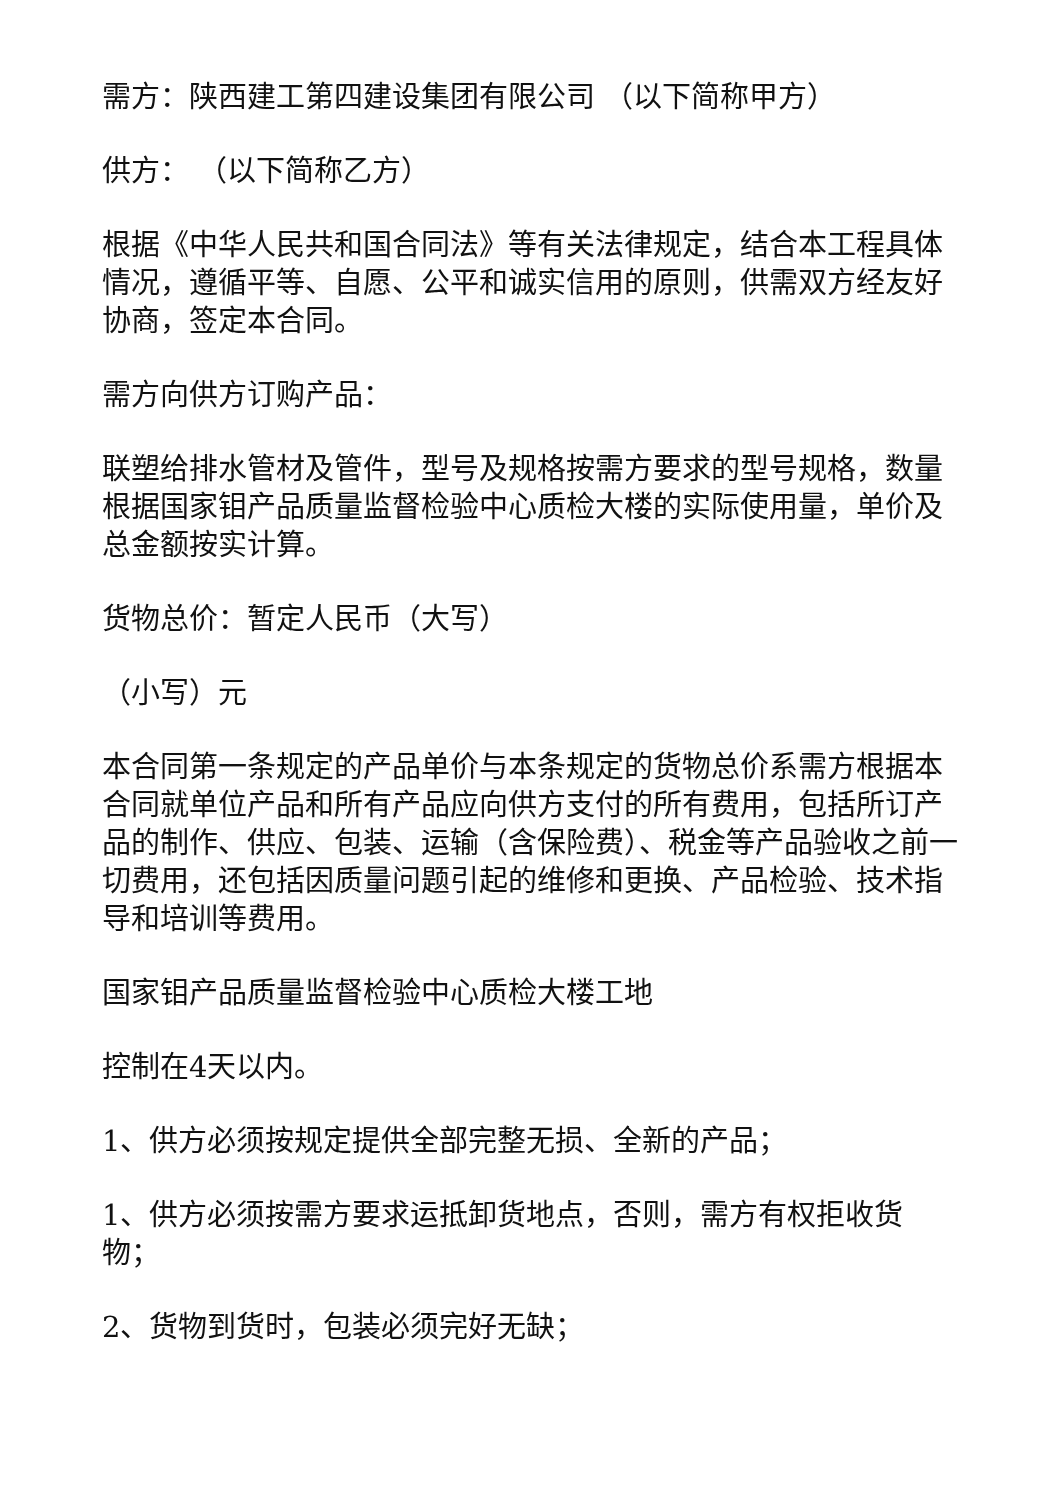需方：陕西建工第四建设集团有限公司 （以下简称甲方）
供方： （以下简称乙方）
根据《中华人民共和国合同法》等有关法律规定，结合本工程具体情况，遵循平等、自愿、公平和诚实信用的原则，供需双方经友好协商，签定本合同。
需方向供方订购产品：
联塑给排水管材及管件，型号及规格按需方要求的型号规格，数量根据国家钼产品质量监督检验中心质检大楼的实际使用量，单价及总金额按实计算。
货物总价：暂定人民币（大写）
（小写）元
本合同第一条规定的产品单价与本条规定的货物总价系需方根据本合同就单位产品和所有产品应向供方支付的所有费用，包括所订产品的制作、供应、包装、运输（含保险费）、税金等产品验收之前一切费用，还包括因质量问题引起的维修和更换、产品检验、技术指导和培训等费用。
国家钼产品质量监督检验中心质检大楼工地
控制在4天以内。
1、供方必须按规定提供全部完整无损、全新的产品；
1、供方必须按需方要求运抵卸货地点，否则，需方有权拒收货物；
2、货物到货时，包装必须完好无缺；